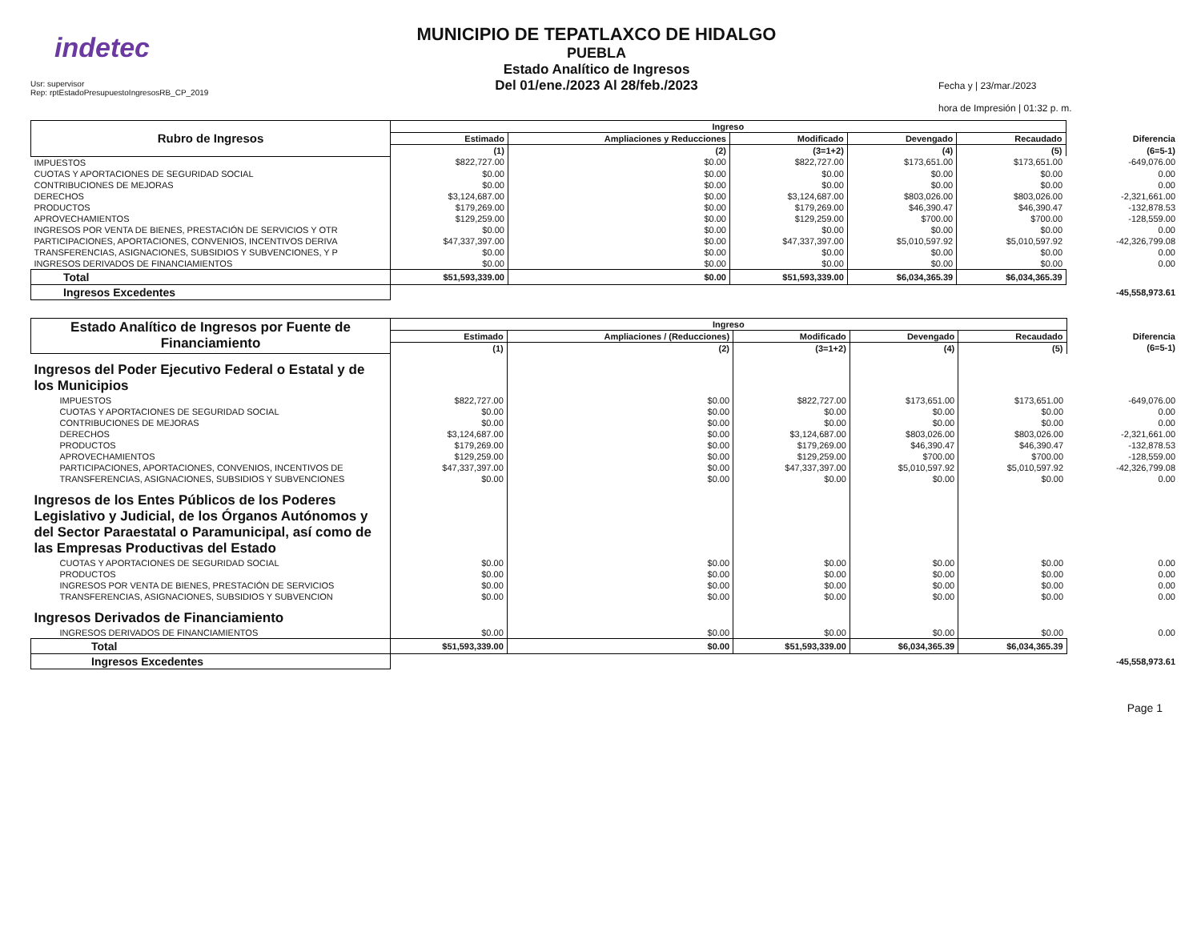indetec
Usr: supervisor
Rep: rptEstadoPresupuestoIngresosRB_CP_2019
MUNICIPIO DE TEPATLAXCO DE HIDALGO
PUEBLA
Estado Analítico de Ingresos
Del 01/ene./2023 Al 28/feb./2023
Fecha y | 23/mar./2023
hora de Impresión | 01:32 p. m.
| Rubro de Ingresos | Ingreso | | | | | |
| --- | --- | --- | --- | --- | --- | --- |
| | Estimado | Ampliaciones y Reducciones | Modificado | Devengado | Recaudado | Diferencia |
| | (1) | (2) | (3=1+2) | (4) | (5) | (6=5-1) |
| IMPUESTOS | $822,727.00 | $0.00 | $822,727.00 | $173,651.00 | $173,651.00 | -649,076.00 |
| CUOTAS Y APORTACIONES DE SEGURIDAD SOCIAL | $0.00 | $0.00 | $0.00 | $0.00 | $0.00 | 0.00 |
| CONTRIBUCIONES DE MEJORAS | $0.00 | $0.00 | $0.00 | $0.00 | $0.00 | 0.00 |
| DERECHOS | $3,124,687.00 | $0.00 | $3,124,687.00 | $803,026.00 | $803,026.00 | -2,321,661.00 |
| PRODUCTOS | $179,269.00 | $0.00 | $179,269.00 | $46,390.47 | $46,390.47 | -132,878.53 |
| APROVECHAMIENTOS | $129,259.00 | $0.00 | $129,259.00 | $700.00 | $700.00 | -128,559.00 |
| INGRESOS POR VENTA DE BIENES, PRESTACIÓN DE SERVICIOS Y OTR | $0.00 | $0.00 | $0.00 | $0.00 | $0.00 | 0.00 |
| PARTICIPACIONES, APORTACIONES, CONVENIOS, INCENTIVOS DERIVA | $47,337,397.00 | $0.00 | $47,337,397.00 | $5,010,597.92 | $5,010,597.92 | -42,326,799.08 |
| TRANSFERENCIAS, ASIGNACIONES, SUBSIDIOS Y SUBVENCIONES, Y P | $0.00 | $0.00 | $0.00 | $0.00 | $0.00 | 0.00 |
| INGRESOS DERIVADOS DE FINANCIAMIENTOS | $0.00 | $0.00 | $0.00 | $0.00 | $0.00 | 0.00 |
| Total | $51,593,339.00 | $0.00 | $51,593,339.00 | $6,034,365.39 | $6,034,365.39 | |
| Ingresos Excedentes | | | | | | -45,558,973.61 |
| Estado Analítico de Ingresos por Fuente de Financiamiento | Ingreso | | | | | |
| --- | --- | --- | --- | --- | --- | --- |
| | Estimado | Ampliaciones / (Reducciones) | Modificado | Devengado | Recaudado | Diferencia |
| | (1) | (2) | (3=1+2) | (4) | (5) | (6=5-1) |
| Ingresos del Poder Ejecutivo Federal o Estatal y de los Municipios | | | | | | |
| IMPUESTOS | $822,727.00 | $0.00 | $822,727.00 | $173,651.00 | $173,651.00 | -649,076.00 |
| CUOTAS Y APORTACIONES DE SEGURIDAD SOCIAL | $0.00 | $0.00 | $0.00 | $0.00 | $0.00 | 0.00 |
| CONTRIBUCIONES DE MEJORAS | $0.00 | $0.00 | $0.00 | $0.00 | $0.00 | 0.00 |
| DERECHOS | $3,124,687.00 | $0.00 | $3,124,687.00 | $803,026.00 | $803,026.00 | -2,321,661.00 |
| PRODUCTOS | $179,269.00 | $0.00 | $179,269.00 | $46,390.47 | $46,390.47 | -132,878.53 |
| APROVECHAMIENTOS | $129,259.00 | $0.00 | $129,259.00 | $700.00 | $700.00 | -128,559.00 |
| PARTICIPACIONES, APORTACIONES, CONVENIOS, INCENTIVOS DE | $47,337,397.00 | $0.00 | $47,337,397.00 | $5,010,597.92 | $5,010,597.92 | -42,326,799.08 |
| TRANSFERENCIAS, ASIGNACIONES, SUBSIDIOS Y SUBVENCIONES | $0.00 | $0.00 | $0.00 | $0.00 | $0.00 | 0.00 |
| Ingresos de los Entes Públicos de los Poderes Legislativo y Judicial, de los Órganos Autónomos y del Sector Paraestatal o Paramunicipal, así como de las Empresas Productivas del Estado | | | | | | |
| CUOTAS Y APORTACIONES DE SEGURIDAD SOCIAL | $0.00 | $0.00 | $0.00 | $0.00 | $0.00 | 0.00 |
| PRODUCTOS | $0.00 | $0.00 | $0.00 | $0.00 | $0.00 | 0.00 |
| INGRESOS POR VENTA DE BIENES, PRESTACIÓN DE SERVICIOS | $0.00 | $0.00 | $0.00 | $0.00 | $0.00 | 0.00 |
| TRANSFERENCIAS, ASIGNACIONES, SUBSIDIOS Y SUBVENCION | $0.00 | $0.00 | $0.00 | $0.00 | $0.00 | 0.00 |
| Ingresos Derivados de Financiamiento | | | | | | |
| INGRESOS DERIVADOS DE FINANCIAMIENTOS | $0.00 | $0.00 | $0.00 | $0.00 | $0.00 | 0.00 |
| Total | $51,593,339.00 | $0.00 | $51,593,339.00 | $6,034,365.39 | $6,034,365.39 | |
| Ingresos Excedentes | | | | | | -45,558,973.61 |
Page 1